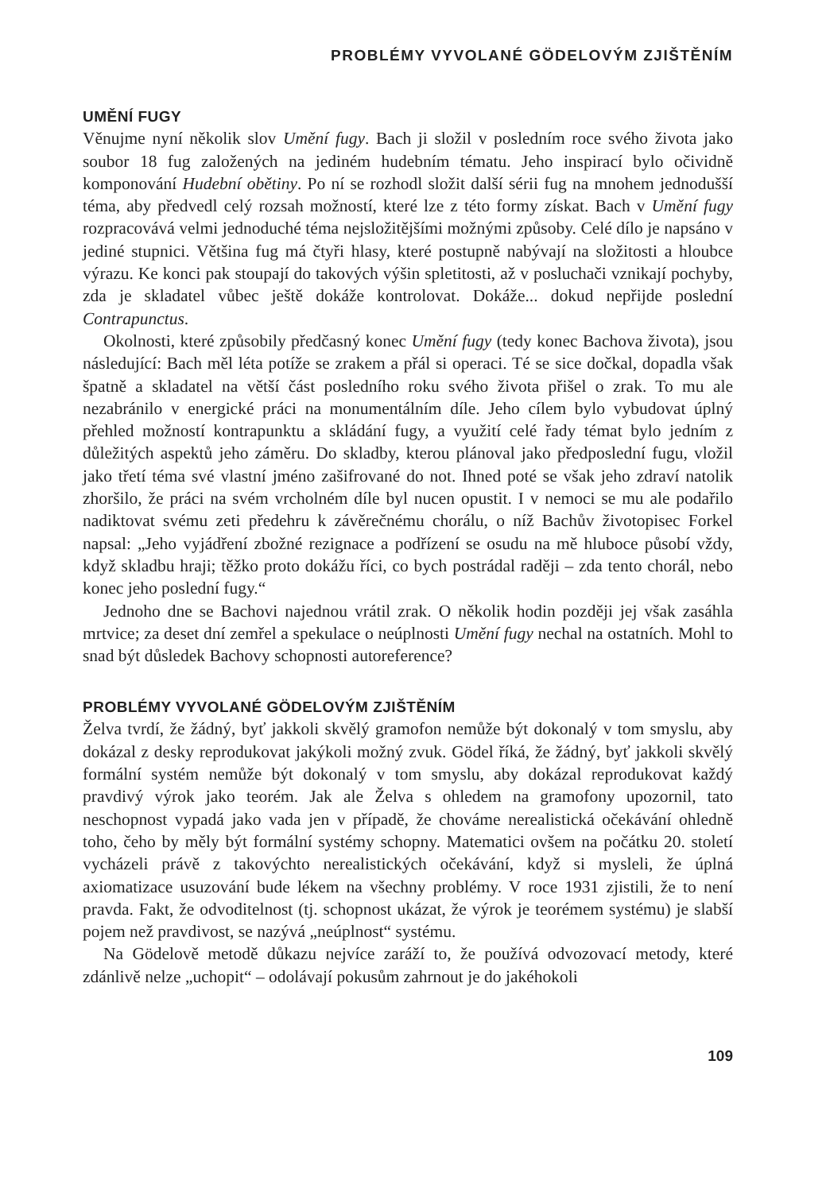PROBLÉMY VYVOLANÉ GÖDELOVÝM ZJIŠTĚNÍM
UMĚNÍ FUGY
Věnujme nyní několik slov Umění fugy. Bach ji složil v posledním roce svého života jako soubor 18 fug založených na jediném hudebním tématu. Jeho inspirací bylo očividně komponování Hudební obětiny. Po ní se rozhodl složit další sérii fug na mnohem jednodušší téma, aby předvedl celý rozsah možností, které lze z této formy získat. Bach v Umění fugy rozpracovává velmi jednoduché téma nejsložitějšími možnými způsoby. Celé dílo je napsáno v jediné stupnici. Většina fug má čtyři hlasy, které postupně nabývají na složitosti a hloubce výrazu. Ke konci pak stoupají do takových výšin spletitosti, až v posluchači vznikají pochyby, zda je skladatel vůbec ještě dokáže kontrolovat. Dokáže... dokud nepřijde poslední Contrapunctus.
Okolnosti, které způsobily předčasný konec Umění fugy (tedy konec Bachova života), jsou následující: Bach měl léta potíže se zrakem a přál si operaci. Té se sice dočkal, dopadla však špatně a skladatel na větší část posledního roku svého života přišel o zrak. To mu ale nezabránilo v energické práci na monumentálním díle. Jeho cílem bylo vybudovat úplný přehled možností kontrapunktu a skládání fugy, a využití celé řady témat bylo jedním z důležitých aspektů jeho záměru. Do skladby, kterou plánoval jako předposlední fugu, vložil jako třetí téma své vlastní jméno zašifrované do not. Ihned poté se však jeho zdraví natolik zhoršilo, že práci na svém vrcholném díle byl nucen opustit. I v nemoci se mu ale podařilo nadiktovat svému zeti předehru k závěrečnému chorálu, o níž Bachův životopisec Forkel napsal: „Jeho vyjádření zbožné rezignace a podřízení se osudu na mě hluboce působí vždy, když skladbu hraji; těžko proto dokážu říci, co bych postrádal raději – zda tento chorál, nebo konec jeho poslední fugy.“
Jednoho dne se Bachovi najednou vrátil zrak. O několik hodin později jej však zasáhla mrtvice; za deset dní zemřel a spekulace o neúplnosti Umění fugy nechal na ostatních. Mohl to snad být důsledek Bachovy schopnosti autoreference?
PROBLÉMY VYVOLANÉ GÖDELOVÝM ZJIŠTĚNÍM
Želva tvrdí, že žádný, byť jakkoli skvělý gramofon nemůže být dokonalý v tom smyslu, aby dokázal z desky reprodukovat jakýkoli možný zvuk. Gödel říká, že žádný, byť jakkoli skvělý formální systém nemůže být dokonalý v tom smyslu, aby dokázal reprodukovat každý pravdivý výrok jako teorém. Jak ale Želva s ohledem na gramofony upozornil, tato neschopnost vypadá jako vada jen v případě, že chováme nerealistická očekávání ohledně toho, čeho by měly být formální systémy schopny. Matematici ovšem na počátku 20. století vycházeli právě z takovýchto nerealistických očekávání, když si mysleli, že úplná axiomatizace usuzování bude lékem na všechny problémy. V roce 1931 zjistili, že to není pravda. Fakt, že odvoditelnost (tj. schopnost ukázat, že výrok je teorémem systému) je slabší pojem než pravdivost, se nazývá „neúplnost“ systému.
Na Gödelově metodě důkazu nejvíce zaráží to, že používá odvozovací metody, které zdánlivě nelze „uchopit“ – odolávají pokusům zahrnout je do jakéhokoli
109